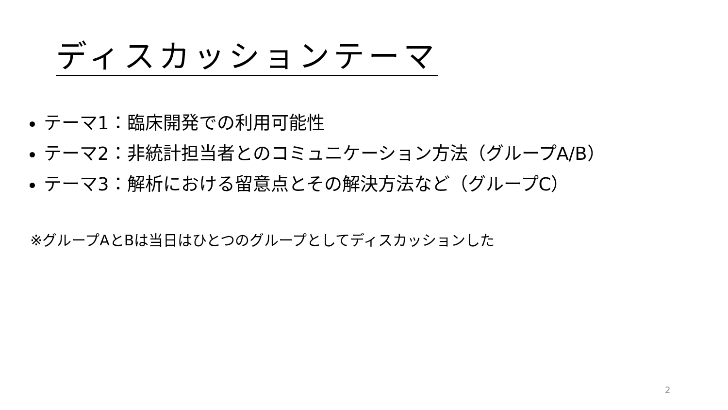ディスカッションテーマ
テーマ1：臨床開発での利用可能性
テーマ2：非統計担当者とのコミュニケーション方法（グループA/B）
テーマ3：解析における留意点とその解決方法など（グループC）
※グループAとBは当日はひとつのグループとしてディスカッションした
2